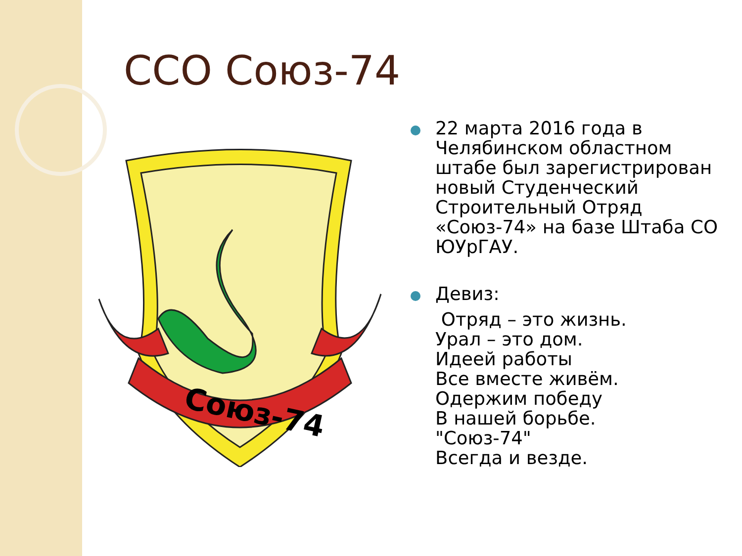ССО Союз-74
Союз-74
22 марта 2016 года в Челябинском областном штабе был зарегистрирован новый Студенческий Строительный Отряд «Союз-74» на базе Штаба СО ЮУрГАУ.
Девиз:
Отряд – это жизнь.
Урал – это дом.
Идеей работы
Все вместе живём.
Одержим победу
В нашей борьбе.
"Союз-74"
Всегда и везде.